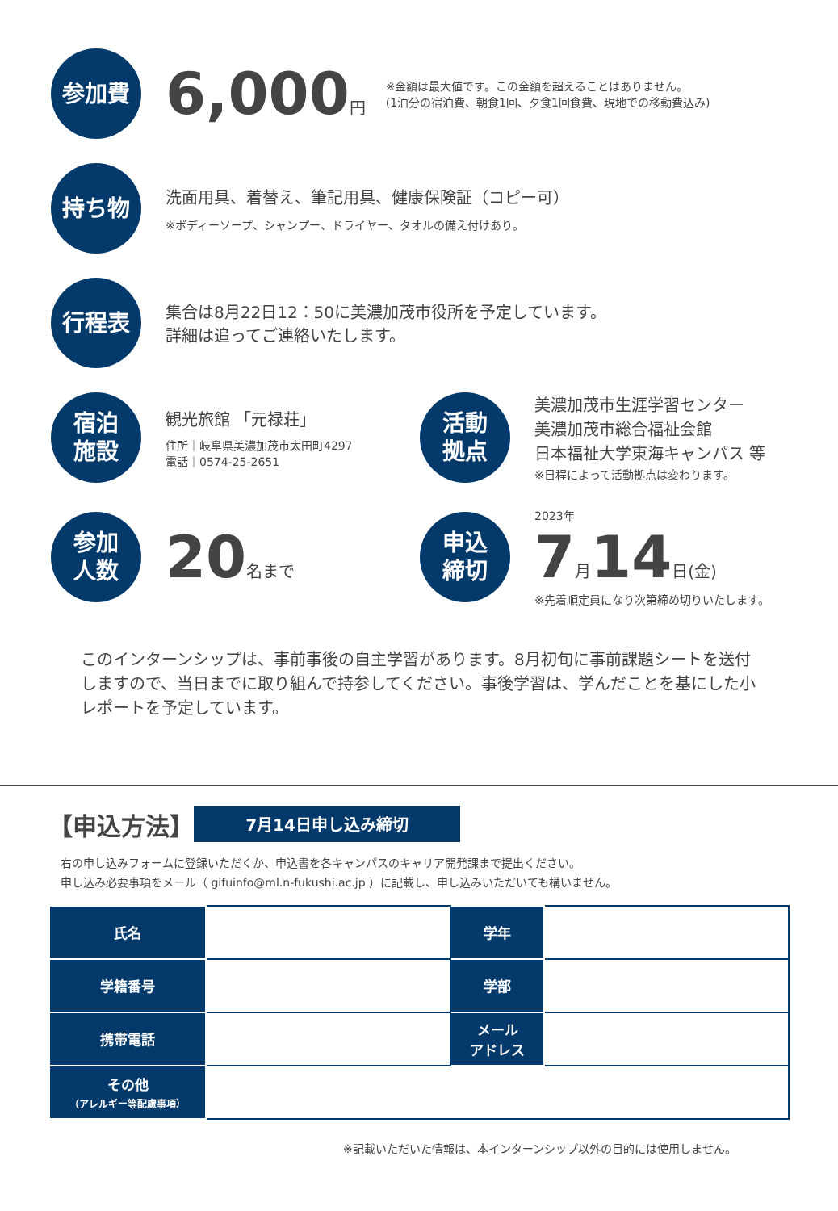参加費
6,000 円
※金額は最大値です。この金額を超えることはありません。
(1泊分の宿泊費、朝食1回、夕食1回食費、現地での移動費込み)
持ち物
洗面用具、着替え、筆記用具、健康保険証（コピー可）
※ボディーソープ、シャンプー、ドライヤー、タオルの備え付けあり。
行程表
集合は8月22日12：50に美濃加茂市役所を予定しています。
詳細は追ってご連絡いたします。
宿泊
施設
観光旅館 「元禄荘」
住所｜岐阜県美濃加茂市太田町4297
電話｜0574-25-2651
活動
拠点
美濃加茂市生涯学習センター
美濃加茂市総合福祉会館
日本福祉大学東海キャンパス 等
※日程によって活動拠点は変わります。
参加
人数
20 名まで
申込
締切
2023年
7 月 14 日(金)
※先着順定員になり次第締め切りいたします。
このインターンシップは、事前事後の自主学習があります。8月初旬に事前課題シートを送付しますので、当日までに取り組んで持参してください。事後学習は、学んだことを基にした小レポートを予定しています。
【申込方法】 7月14日申し込み締切
右の申し込みフォームに登録いただくか、申込書を各キャンパスのキャリア開発課まで提出ください。
申し込み必要事項をメール（ gifuinfo@ml.n-fukushi.ac.jp ）に記載し、申し込みいただいても構いません。
| 氏名 | | 学年 | |
| 学籍番号 | | 学部 | |
| 携帯電話 | | メール アドレス | |
| その他 （アレルギー等配慮事項） | | | |
※記載いただいた情報は、本インターンシップ以外の目的には使用しません。